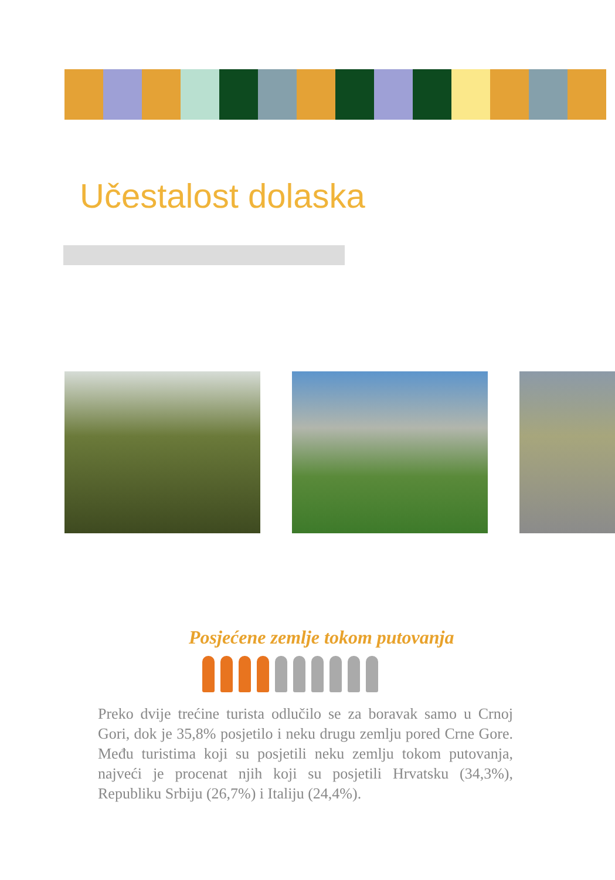Učestalost dolaska
Posjećene zemlje tokom putovanja
Preko dvije trećine turista odlučilo se za boravak samo u Crnoj Gori, dok je 35,8% posjetilo i neku drugu zemlju pored Crne Gore. Među turistima koji su posjetili neku zemlju tokom putovanja, najveći je procenat njih koji su posjetili Hrvatsku (34,3%), Republiku Srbiju (26,7%) i Italiju (24,4%).